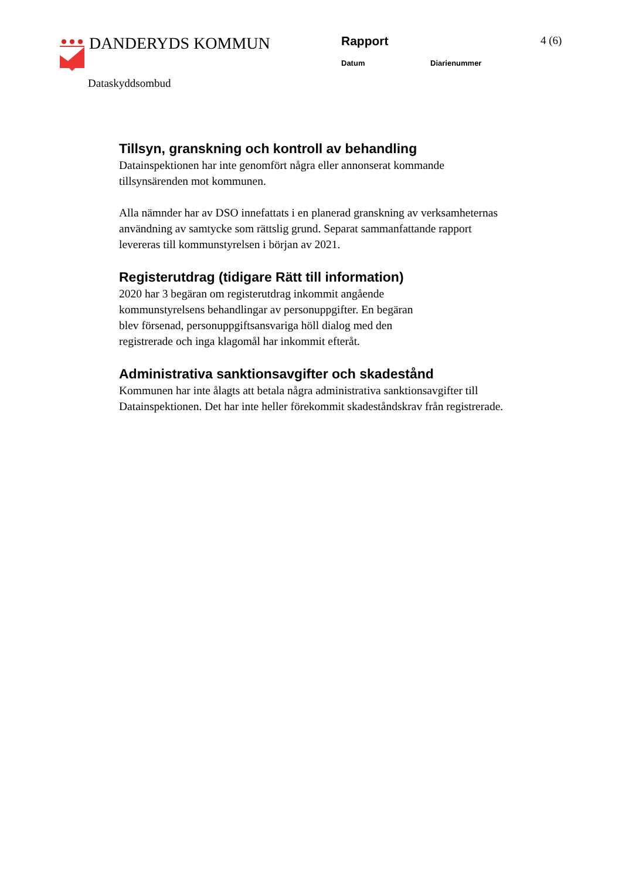DANDERYDS KOMMUN
Rapport
Datum Diarienummer
4 (6)
Dataskyddsombud
Tillsyn, granskning och kontroll av behandling
Datainspektionen har inte genomfört några eller annonserat kommande tillsynsärenden mot kommunen.
Alla nämnder har av DSO innefattats i en planerad granskning av verksamheternas användning av samtycke som rättslig grund. Separat sammanfattande rapport levereras till kommunstyrelsen i början av 2021.
Registerutdrag (tidigare Rätt till information)
2020 har 3 begäran om registerutdrag inkommit angående
kommunstyrelsens behandlingar av personuppgifter. En begäran
blev försenad, personuppgiftsansvariga höll dialog med den
registrerade och inga klagomål har inkommit efteråt.
Administrativa sanktionsavgifter och skadestånd
Kommunen har inte ålagts att betala några administrativa sanktionsavgifter till Datainspektionen. Det har inte heller förekommit skadeståndskrav från registrerade.